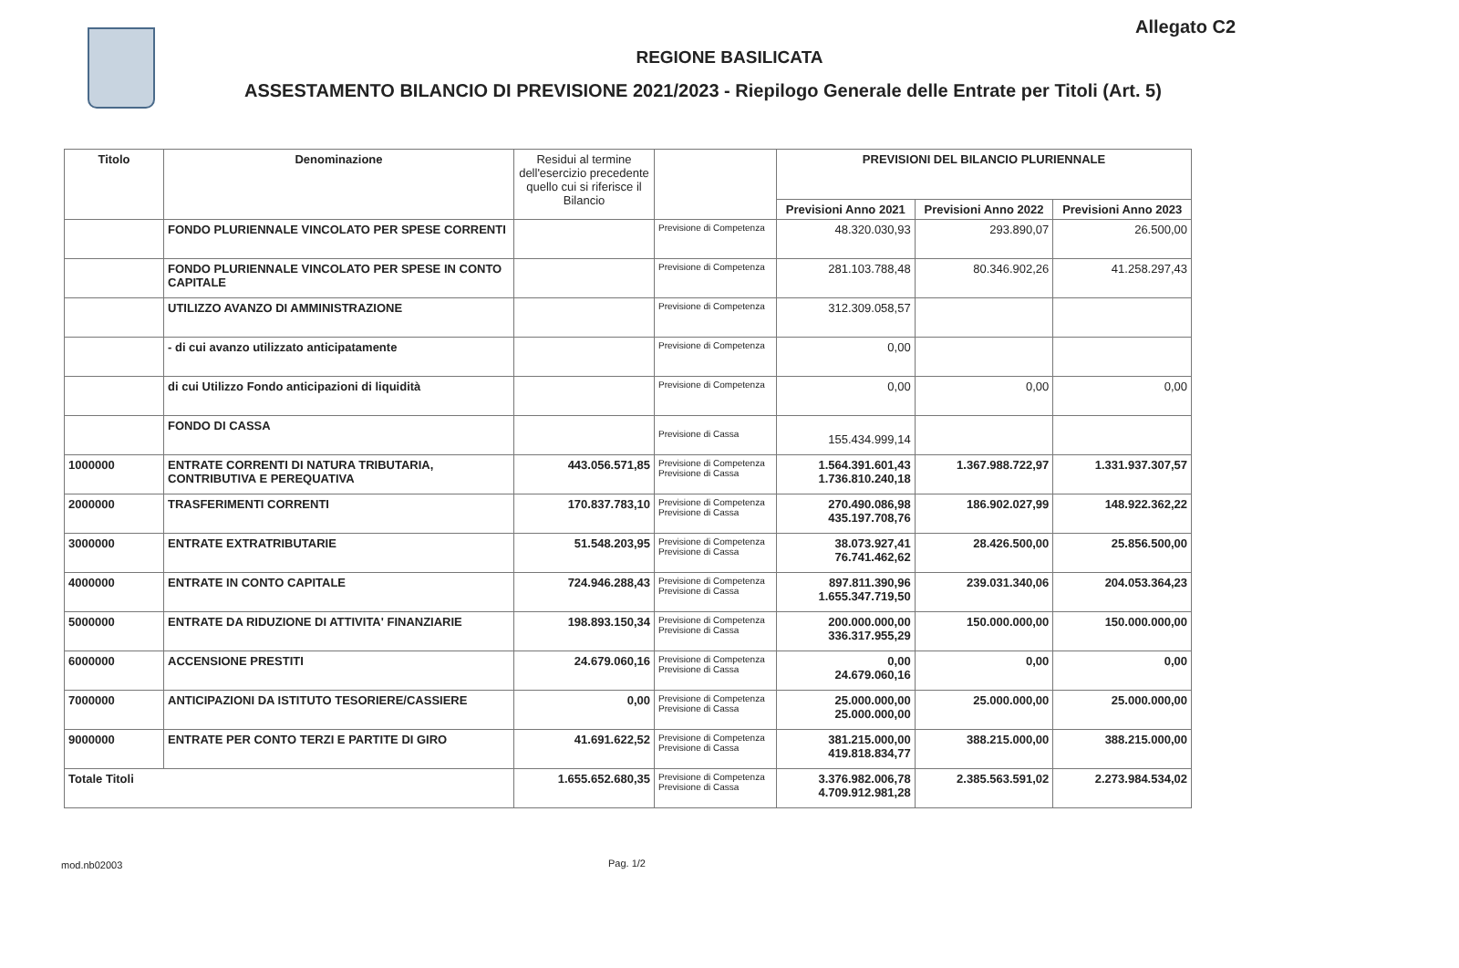Allegato C2
REGIONE BASILICATA
ASSESTAMENTO BILANCIO DI PREVISIONE 2021/2023 - Riepilogo Generale delle Entrate per Titoli (Art. 5)
| Titolo | Denominazione | Residui al termine dell'esercizio precedente quello cui si riferisce il Bilancio | | PREVISIONI DEL BILANCIO PLURIENNALE | | |
| --- | --- | --- | --- | --- | --- | --- |
| | | | | Previsioni Anno 2021 | Previsioni Anno 2022 | Previsioni Anno 2023 |
| | FONDO PLURIENNALE VINCOLATO PER SPESE CORRENTI | | Previsione di Competenza | 48.320.030,93 | 293.890,07 | 26.500,00 |
| | FONDO PLURIENNALE VINCOLATO PER SPESE IN CONTO CAPITALE | | Previsione di Competenza | 281.103.788,48 | 80.346.902,26 | 41.258.297,43 |
| | UTILIZZO AVANZO DI AMMINISTRAZIONE | | Previsione di Competenza | 312.309.058,57 | | |
| | - di cui avanzo utilizzato anticipatamente | | Previsione di Competenza | 0,00 | | |
| | di cui Utilizzo Fondo anticipazioni di liquidità | | Previsione di Competenza | 0,00 | 0,00 | 0,00 |
| | FONDO DI CASSA | | Previsione di Cassa | 155.434.999,14 | | |
| 1000000 | ENTRATE CORRENTI DI NATURA TRIBUTARIA, CONTRIBUTIVA E PEREQUATIVA | 443.056.571,85 | Previsione di Competenza Previsione di Cassa | 1.564.391.601,43 1.736.810.240,18 | 1.367.988.722,97 | 1.331.937.307,57 |
| 2000000 | TRASFERIMENTI CORRENTI | 170.837.783,10 | Previsione di Competenza Previsione di Cassa | 270.490.086,98 435.197.708,76 | 186.902.027,99 | 148.922.362,22 |
| 3000000 | ENTRATE EXTRATRIBUTARIE | 51.548.203,95 | Previsione di Competenza Previsione di Cassa | 38.073.927,41 76.741.462,62 | 28.426.500,00 | 25.856.500,00 |
| 4000000 | ENTRATE IN CONTO CAPITALE | 724.946.288,43 | Previsione di Competenza Previsione di Cassa | 897.811.390,96 1.655.347.719,50 | 239.031.340,06 | 204.053.364,23 |
| 5000000 | ENTRATE DA RIDUZIONE DI ATTIVITA' FINANZIARIE | 198.893.150,34 | Previsione di Competenza Previsione di Cassa | 200.000.000,00 336.317.955,29 | 150.000.000,00 | 150.000.000,00 |
| 6000000 | ACCENSIONE PRESTITI | 24.679.060,16 | Previsione di Competenza Previsione di Cassa | 0,00 24.679.060,16 | 0,00 | 0,00 |
| 7000000 | ANTICIPAZIONI DA ISTITUTO TESORIERE/CASSIERE | 0,00 | Previsione di Competenza Previsione di Cassa | 25.000.000,00 25.000.000,00 | 25.000.000,00 | 25.000.000,00 |
| 9000000 | ENTRATE PER CONTO TERZI E PARTITE DI GIRO | 41.691.622,52 | Previsione di Competenza Previsione di Cassa | 381.215.000,00 419.818.834,77 | 388.215.000,00 | 388.215.000,00 |
| Totale Titoli | | 1.655.652.680,35 | Previsione di Competenza Previsione di Cassa | 3.376.982.006,78 4.709.912.981,28 | 2.385.563.591,02 | 2.273.984.534,02 |
mod.nb02003 Pag. 1/2